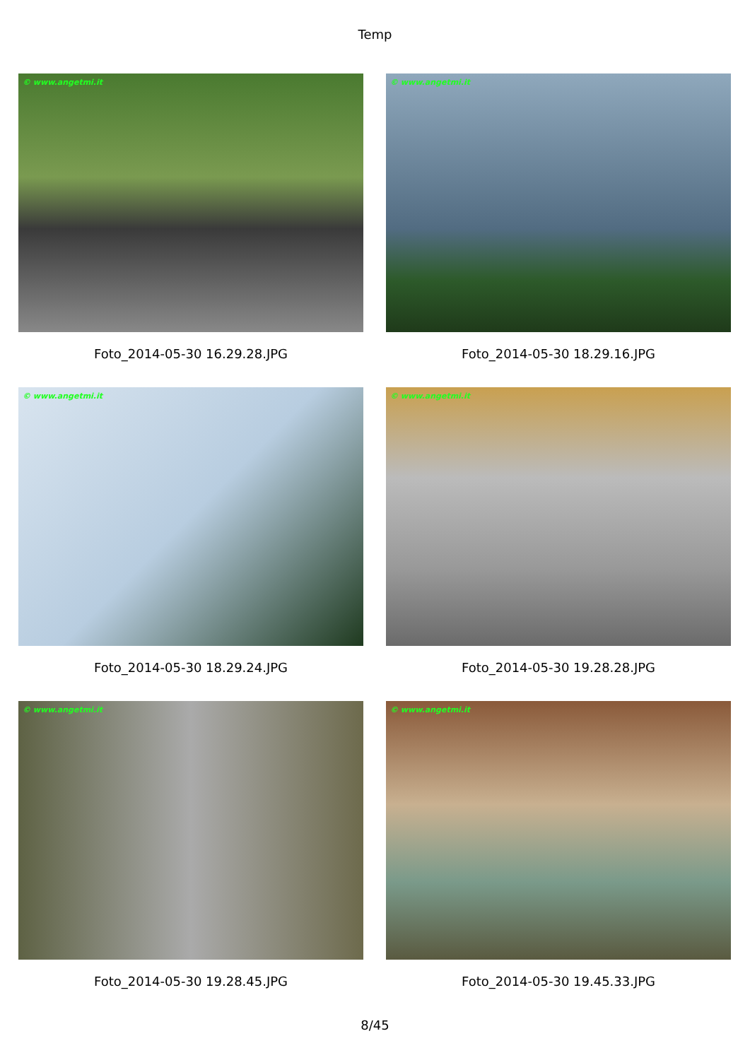Temp
© www.angetmi.it
Foto_2014-05-30 16.29.28.JPG
© www.angetmi.it
Foto_2014-05-30 18.29.16.JPG
© www.angetmi.it
Foto_2014-05-30 18.29.24.JPG
© www.angetmi.it
Foto_2014-05-30 19.28.28.JPG
© www.angetmi.it
Foto_2014-05-30 19.28.45.JPG
© www.angetmi.it
Foto_2014-05-30 19.45.33.JPG
8/45